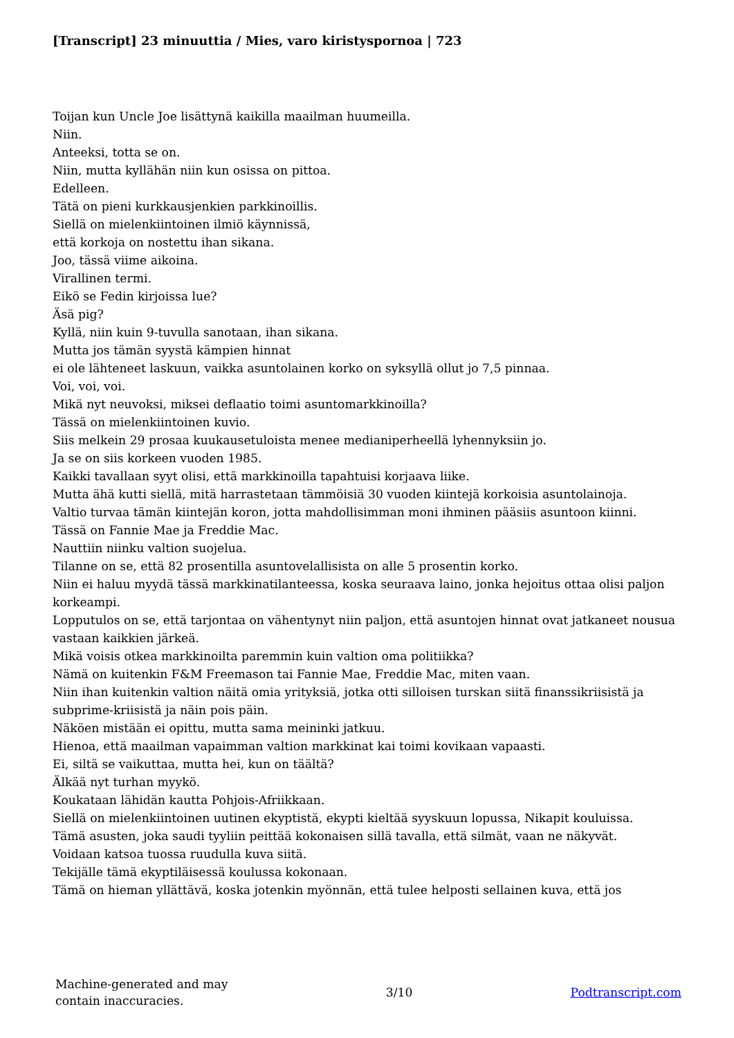[Transcript] 23 minuuttia / Mies, varo kiristyspornoa | 723
Toijan kun Uncle Joe lisättynä kaikilla maailman huumeilla.
Niin.
Anteeksi, totta se on.
Niin, mutta kyllähän niin kun osissa on pittoa.
Edelleen.
Tätä on pieni kurkkausjenkien parkkinoillis.
Siellä on mielenkiintoinen ilmiö käynnissä,
että korkoja on nostettu ihan sikana.
Joo, tässä viime aikoina.
Virallinen termi.
Eikö se Fedin kirjoissa lue?
Äsä pig?
Kyllä, niin kuin 9-tuvulla sanotaan, ihan sikana.
Mutta jos tämän syystä kämpien hinnat
ei ole lähteneet laskuun, vaikka asuntolainen korko on syksyllä ollut jo 7,5 pinnaa.
Voi, voi, voi.
Mikä nyt neuvoksi, miksei deflaatio toimi asuntomarkkinoilla?
Tässä on mielenkiintoinen kuvio.
Siis melkein 29 prosaa kuukausetuloista menee medianiperheellä lyhennyksiin jo.
Ja se on siis korkeen vuoden 1985.
Kaikki tavallaan syyt olisi, että markkinoilla tapahtuisi korjaava liike.
Mutta ähä kutti siellä, mitä harrastetaan tämmöisiä 30 vuoden kiintejä korkoisia asuntolainoja.
Valtio turvaa tämän kiintejän koron, jotta mahdollisimman moni ihminen pääsiis asuntoon kiinni.
Tässä on Fannie Mae ja Freddie Mac.
Nauttiin niinku valtion suojelua.
Tilanne on se, että 82 prosentilla asuntovelallisista on alle 5 prosentin korko.
Niin ei haluu myydä tässä markkinatilanteessa, koska seuraava laino, jonka hejoitus ottaa olisi paljon korkeampi.
Lopputulos on se, että tarjontaa on vähentynyt niin paljon, että asuntojen hinnat ovat jatkaneet nousua vastaan kaikkien järkeä.
Mikä voisis otkea markkinoilta paremmin kuin valtion oma politiikka?
Nämä on kuitenkin F&M Freemason tai Fannie Mae, Freddie Mac, miten vaan.
Niin ihan kuitenkin valtion näitä omia yrityksiä, jotka otti silloisen turskan siitä finanssikriisistä ja subprime-kriisistä ja näin pois päin.
Näköen mistään ei opittu, mutta sama meininki jatkuu.
Hienoa, että maailman vapaimman valtion markkinat kai toimi kovikaan vapaasti.
Ei, siltä se vaikuttaa, mutta hei, kun on täältä?
Älkää nyt turhan myykö.
Koukataan lähidän kautta Pohjois-Afriikkaan.
Siellä on mielenkiintoinen uutinen ekyptistä, ekypti kieltää syyskuun lopussa, Nikapit kouluissa.
Tämä asusten, joka saudi tyyliin peittää kokonaisen sillä tavalla, että silmät, vaan ne näkyvät.
Voidaan katsoa tuossa ruudulla kuva siitä.
Tekijälle tämä ekyptiläisessä koulussa kokonaan.
Tämä on hieman yllättävä, koska jotenkin myönnän, että tulee helposti sellainen kuva, että jos
Machine-generated and may
contain inaccuracies.
3/10 Podtranscript.com